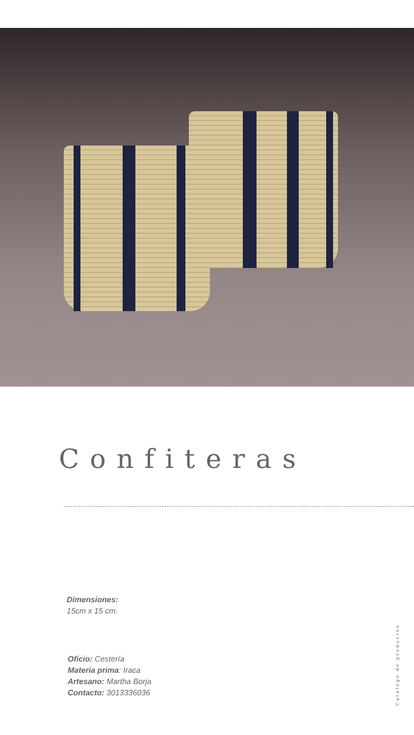Confiteras
Dimensiones:
15cm x 15 cm.
Oficio: Cestería
Materia prima: Iraca
Artesano: Martha Borja
Contacto: 3013336036
Catalogo de productos